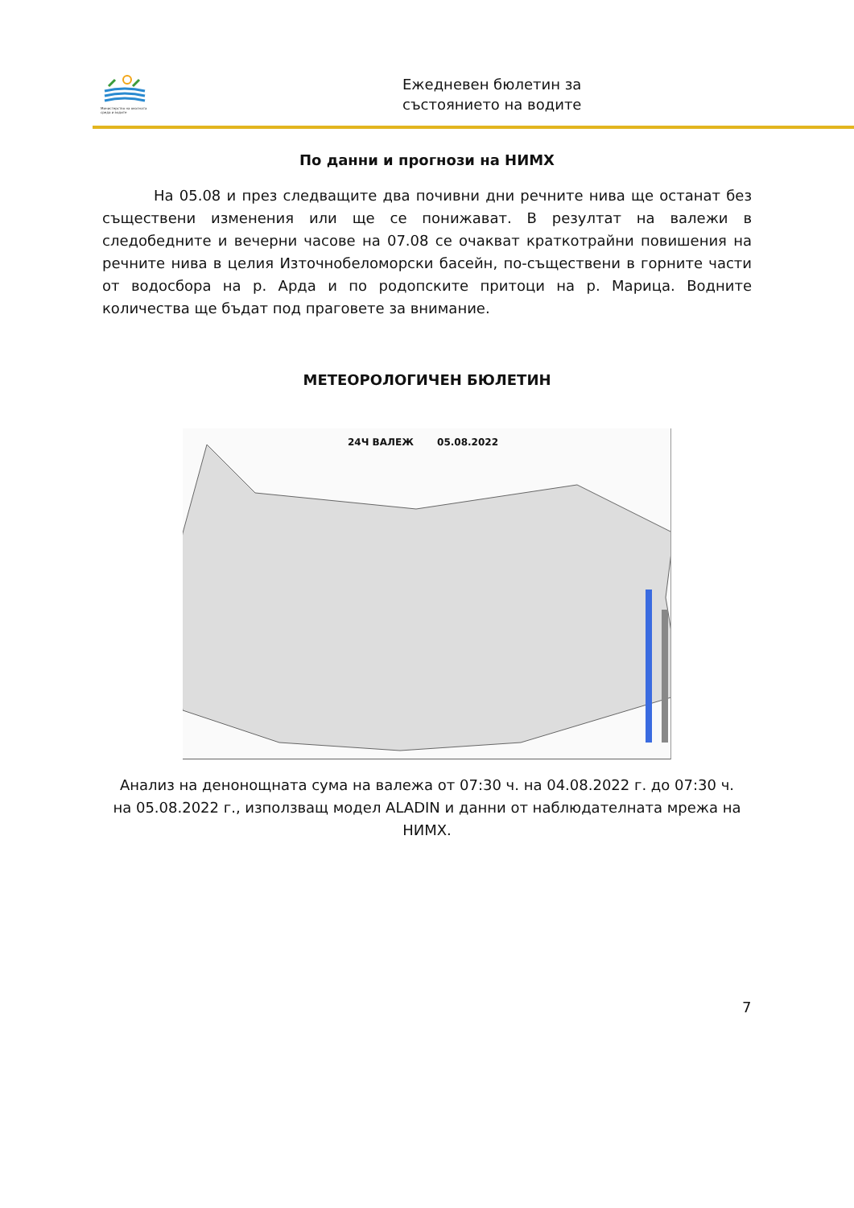Министерство на околната среда и водите
Ежедневен бюлетин за
състоянието на водите
По данни и прогнози на НИМХ
На 05.08 и през следващите два почивни дни речните нива ще останат без съществени изменения или ще се понижават. В резултат на валежи в следобедните и вечерни часове на 07.08 се очакват краткотрайни повишения на речните нива в целия Източнобеломорски басейн, по-съществени в горните части от водосбора на р. Арда и по родопските притоци на р. Марица. Водните количества ще бъдат под праговете за внимание.
МЕТЕОРОЛОГИЧЕН БЮЛЕТИН
24Ч ВАЛЕЖ 05.08.2022
Анализ на денонощната сума на валежа от 07:30 ч. на 04.08.2022 г. до 07:30 ч. на 05.08.2022 г., използващ модел ALADIN и данни от наблюдателната мрежа на НИМХ.
7